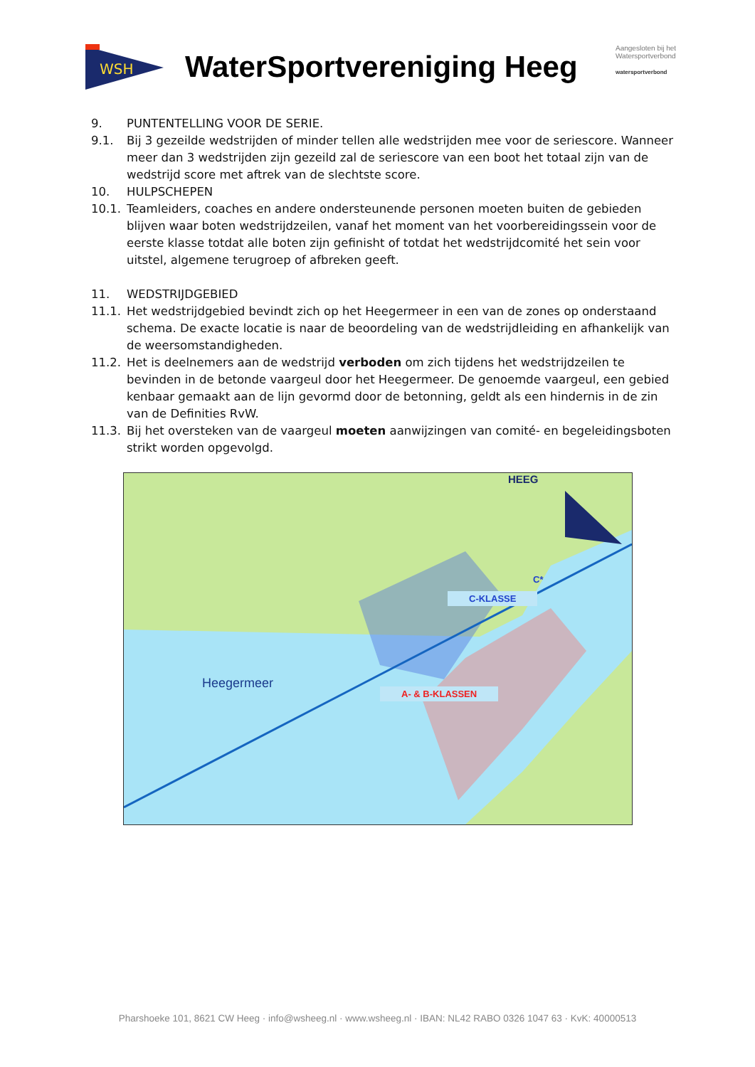WSH
WaterSportvereniging Heeg
Aangesloten bij het Watersportverbond
watersportverbond
9. PUNTENTELLING VOOR DE SERIE.
9.1. Bij 3 gezeilde wedstrijden of minder tellen alle wedstrijden mee voor de seriescore. Wanneer meer dan 3 wedstrijden zijn gezeild zal de seriescore van een boot het totaal zijn van de wedstrijd score met aftrek van de slechtste score.
10. HULPSCHEPEN
10.1. Teamleiders, coaches en andere ondersteunende personen moeten buiten de gebieden blijven waar boten wedstrijdzeilen, vanaf het moment van het voorbereidingssein voor de eerste klasse totdat alle boten zijn gefinisht of totdat het wedstrijdcomité het sein voor uitstel, algemene terugroep of afbreken geeft.
11. WEDSTRIJDGEBIED
11.1. Het wedstrijdgebied bevindt zich op het Heegermeer in een van de zones op onderstaand schema. De exacte locatie is naar de beoordeling van de wedstrijdleiding en afhankelijk van de weersomstandigheden.
11.2. Het is deelnemers aan de wedstrijd verboden om zich tijdens het wedstrijdzeilen te bevinden in de betonde vaargeul door het Heegermeer. De genoemde vaargeul, een gebied kenbaar gemaakt aan de lijn gevormd door de betonning, geldt als een hindernis in de zin van de Definities RvW.
11.3. Bij het oversteken van de vaargeul moeten aanwijzingen van comité- en begeleidingsboten strikt worden opgevolgd.
HEEG
C*
C-KLASSE
Heegermeer
A- & B-KLASSEN
Pharshoeke 101, 8621 CW Heeg · info@wsheeg.nl · www.wsheeg.nl · IBAN: NL42 RABO 0326 1047 63 · KvK: 40000513